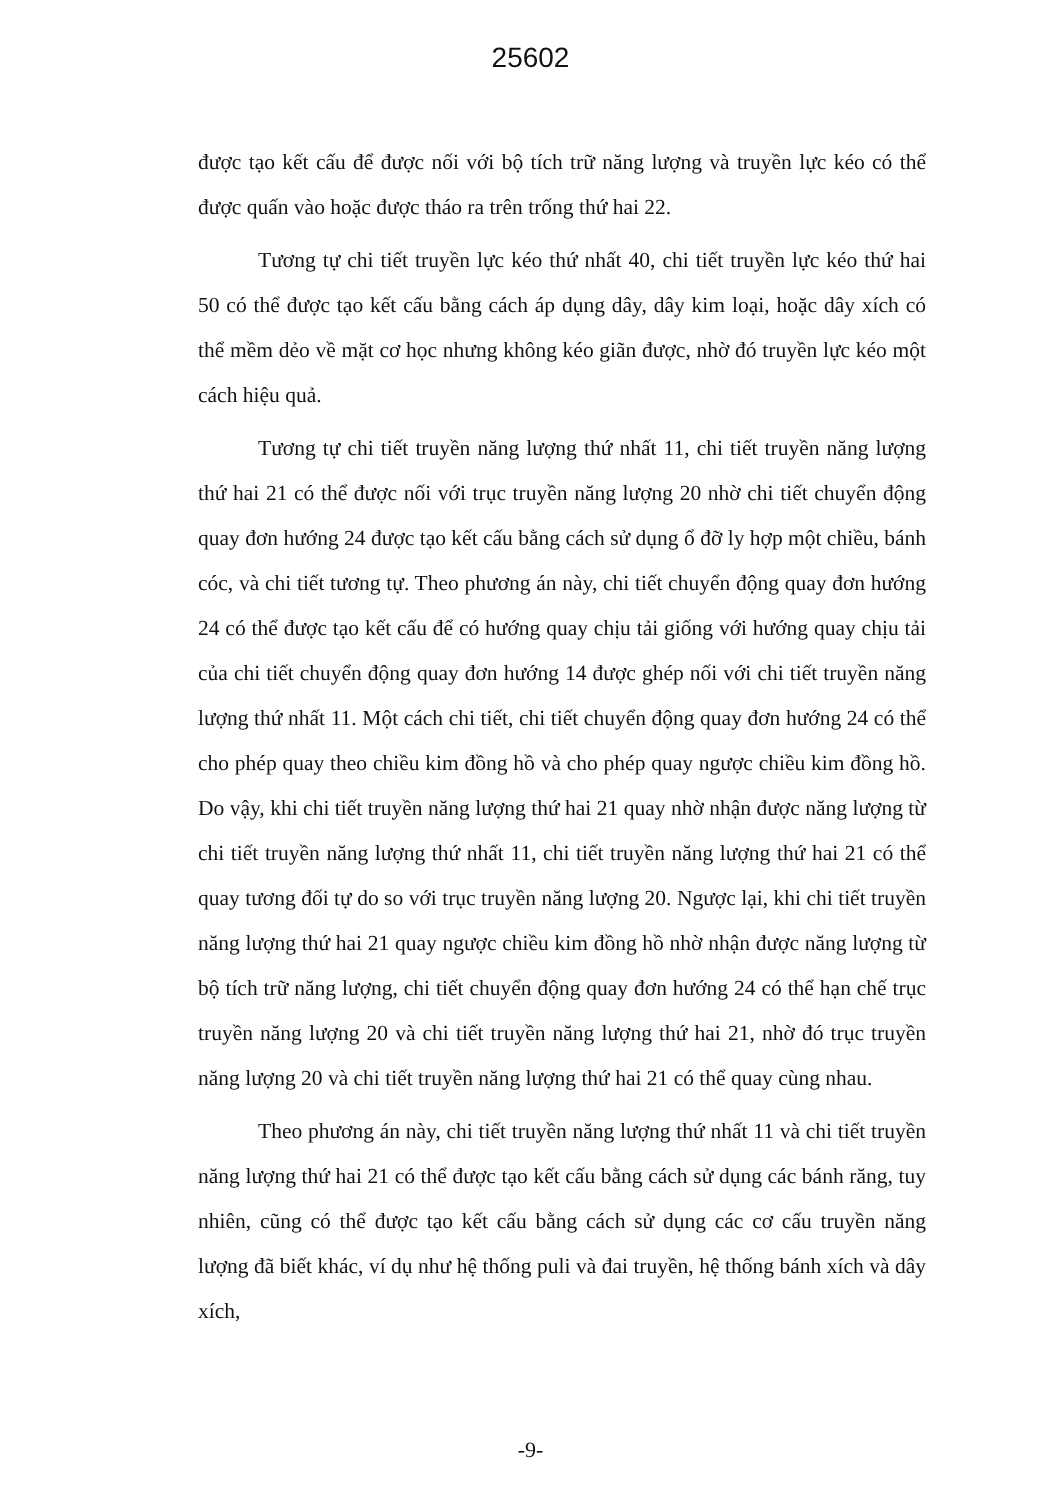25602
được tạo kết cấu để được nối với bộ tích trữ năng lượng và truyền lực kéo có thể được quấn vào hoặc được tháo ra trên trống thứ hai 22.
Tương tự chi tiết truyền lực kéo thứ nhất 40, chi tiết truyền lực kéo thứ hai 50 có thể được tạo kết cấu bằng cách áp dụng dây, dây kim loại, hoặc dây xích có thể mềm dẻo về mặt cơ học nhưng không kéo giãn được, nhờ đó truyền lực kéo một cách hiệu quả.
Tương tự chi tiết truyền năng lượng thứ nhất 11, chi tiết truyền năng lượng thứ hai 21 có thể được nối với trục truyền năng lượng 20 nhờ chi tiết chuyển động quay đơn hướng 24 được tạo kết cấu bằng cách sử dụng ổ đỡ ly hợp một chiều, bánh cóc, và chi tiết tương tự. Theo phương án này, chi tiết chuyển động quay đơn hướng 24 có thể được tạo kết cấu để có hướng quay chịu tải giống với hướng quay chịu tải của chi tiết chuyển động quay đơn hướng 14 được ghép nối với chi tiết truyền năng lượng thứ nhất 11. Một cách chi tiết, chi tiết chuyển động quay đơn hướng 24 có thể cho phép quay theo chiều kim đồng hồ và cho phép quay ngược chiều kim đồng hồ. Do vậy, khi chi tiết truyền năng lượng thứ hai 21 quay nhờ nhận được năng lượng từ chi tiết truyền năng lượng thứ nhất 11, chi tiết truyền năng lượng thứ hai 21 có thể quay tương đối tự do so với trục truyền năng lượng 20. Ngược lại, khi chi tiết truyền năng lượng thứ hai 21 quay ngược chiều kim đồng hồ nhờ nhận được năng lượng từ bộ tích trữ năng lượng, chi tiết chuyển động quay đơn hướng 24 có thể hạn chế trục truyền năng lượng 20 và chi tiết truyền năng lượng thứ hai 21, nhờ đó trục truyền năng lượng 20 và chi tiết truyền năng lượng thứ hai 21 có thể quay cùng nhau.
Theo phương án này, chi tiết truyền năng lượng thứ nhất 11 và chi tiết truyền năng lượng thứ hai 21 có thể được tạo kết cấu bằng cách sử dụng các bánh răng, tuy nhiên, cũng có thể được tạo kết cấu bằng cách sử dụng các cơ cấu truyền năng lượng đã biết khác, ví dụ như hệ thống puli và đai truyền, hệ thống bánh xích và dây xích,
-9-